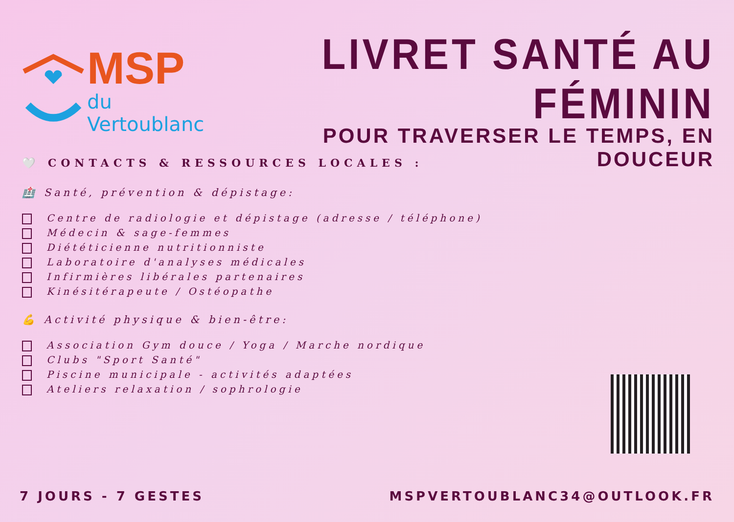MSP
du Vertoublanc
LIVRET SANTÉ AU FÉMININ
POUR TRAVERSER LE TEMPS, EN DOUCEUR
🤍 CONTACTS & RESSOURCES LOCALES :
🏥 Santé, prévention & dépistage:
Centre de radiologie et dépistage (adresse / téléphone)
Médecin & sage-femmes
Diététicienne nutritionniste
Laboratoire d'analyses médicales
Infirmières libérales partenaires
Kinésitérapeute / Ostéopathe
💪 Activité physique & bien-être:
Association Gym douce / Yoga / Marche nordique
Clubs "Sport Santé"
Piscine municipale - activités adaptées
Ateliers relaxation / sophrologie
7 JOURS - 7 GESTES MSPVERTOUBLANC34@OUTLOOK.FR